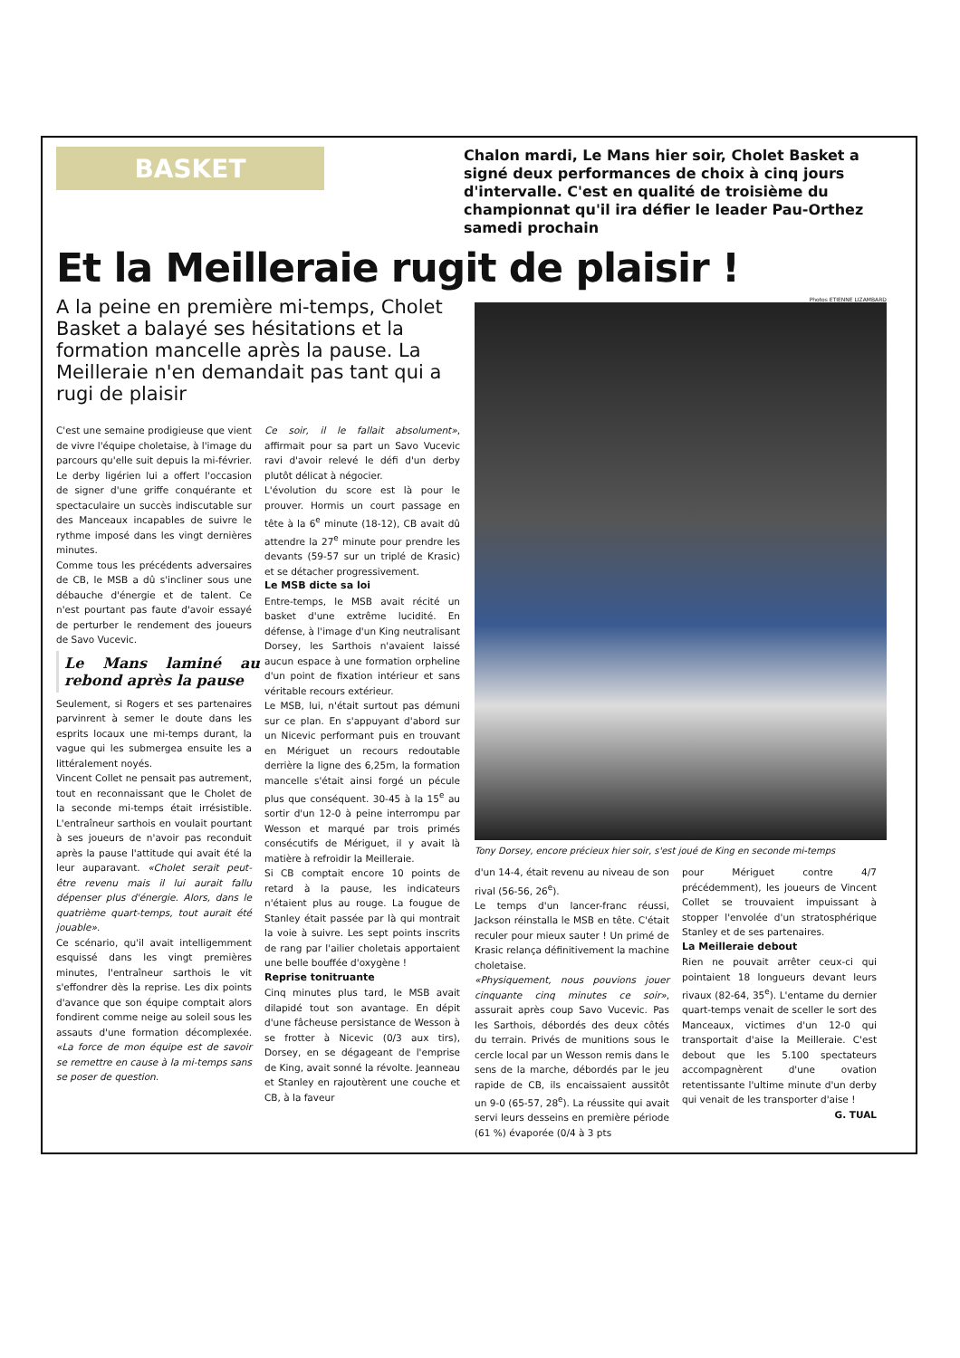BASKET
Chalon mardi, Le Mans hier soir, Cholet Basket a signé deux performances de choix à cinq jours d'intervalle. C'est en qualité de troisième du championnat qu'il ira défier le leader Pau-Orthez samedi prochain
Et la Meilleraie rugit de plaisir !
A la peine en première mi-temps, Cholet Basket a balayé ses hésitations et la formation mancelle après la pause. La Meilleraie n'en demandait pas tant qui a rugi de plaisir
C'est une semaine prodigieuse que vient de vivre l'équipe choletaise, à l'image du parcours qu'elle suit depuis la mi-février. Le derby ligérien lui a offert l'occasion de signer d'une griffe conquérante et spectaculaire un succès indiscutable sur des Manceaux incapables de suivre le rythme imposé dans les vingt dernières minutes.
Comme tous les précédents adversaires de CB, le MSB a dû s'incliner sous une débauche d'énergie et de talent. Ce n'est pourtant pas faute d'avoir essayé de perturber le rendement des joueurs de Savo Vucevic.
Le Mans laminé au rebond après la pause
Seulement, si Rogers et ses partenaires parvinrent à semer le doute dans les esprits locaux une mi-temps durant, la vague qui les submergea ensuite les a littéralement noyés.
Vincent Collet ne pensait pas autrement, tout en reconnaissant que le Cholet de la seconde mi-temps était irrésistible. L'entraîneur sarthois en voulait pourtant à ses joueurs de n'avoir pas reconduit après la pause l'attitude qui avait été la leur auparavant. «Cholet serait peut-être revenu mais il lui aurait fallu dépenser plus d'énergie. Alors, dans le quatrième quart-temps, tout aurait été jouable».
Ce scénario, qu'il avait intelligemment esquissé dans les vingt premières minutes, l'entraîneur sarthois le vit s'effondrer dès la reprise. Les dix points d'avance que son équipe comptait alors fondirent comme neige au soleil sous les assauts d'une formation décomplexée. «La force de mon équipe est de savoir se remettre en cause à la mi-temps sans se poser de question.
Ce soir, il le fallait absolument», affirmait pour sa part un Savo Vucevic ravi d'avoir relevé le défi d'un derby plutôt délicat à négocier.
L'évolution du score est là pour le prouver. Hormis un court passage en tête à la 6<sup>e</sup> minute (18-12), CB avait dû attendre la 27<sup>e</sup> minute pour prendre les devants (59-57 sur un triplé de Krasic) et se détacher progressivement.
Le MSB dicte sa loi
Entre-temps, le MSB avait récité un basket d'une extrême lucidité. En défense, à l'image d'un King neutralisant Dorsey, les Sarthois n'avaient laissé aucun espace à une formation orpheline d'un point de fixation intérieur et sans véritable recours extérieur.
Le MSB, lui, n'était surtout pas démuni sur ce plan. En s'appuyant d'abord sur un Nicevic performant puis en trouvant en Mériguet un recours redoutable derrière la ligne des 6,25m, la formation mancelle s'était ainsi forgé un pécule plus que conséquent. 30-45 à la 15<sup>e</sup> au sortir d'un 12-0 à peine interrompu par Wesson et marqué par trois primés consécutifs de Mériguet, il y avait là matière à refroidir la Meilleraie.
Si CB comptait encore 10 points de retard à la pause, les indicateurs n'étaient plus au rouge. La fougue de Stanley était passée par là qui montrait la voie à suivre. Les sept points inscrits de rang par l'ailier choletais apportaient une belle bouffée d'oxygène !
Reprise tonitruante
Cinq minutes plus tard, le MSB avait dilapidé tout son avantage. En dépit d'une fâcheuse persistance de Wesson à se frotter à Nicevic (0/3 aux tirs), Dorsey, en se dégageant de l'emprise de King, avait sonné la révolte. Jeanneau et Stanley en rajoutèrent une couche et CB, à la faveur
Photos ETIENNE LIZAMBARD
Tony Dorsey, encore précieux hier soir, s'est joué de King en seconde mi-temps
d'un 14-4, était revenu au niveau de son rival (56-56, 26<sup>e</sup>).
Le temps d'un lancer-franc réussi, Jackson réinstalla le MSB en tête. C'était reculer pour mieux sauter ! Un primé de Krasic relança définitivement la machine choletaise.
«Physiquement, nous pouvions jouer cinquante cinq minutes ce soir», assurait après coup Savo Vucevic. Pas les Sarthois, débordés des deux côtés du terrain. Privés de munitions sous le cercle local par un Wesson remis dans le sens de la marche, débordés par le jeu rapide de CB, ils encaissaient aussitôt un 9-0 (65-57, 28<sup>e</sup>). La réussite qui avait servi leurs desseins en première période (61 %) évaporée (0/4 à 3 pts
pour Mériguet contre 4/7 précédemment), les joueurs de Vincent Collet se trouvaient impuissant à stopper l'envolée d'un stratosphérique Stanley et de ses partenaires.
La Meilleraie debout
Rien ne pouvait arrêter ceux-ci qui pointaient 18 longueurs devant leurs rivaux (82-64, 35<sup>e</sup>). L'entame du dernier quart-temps venait de sceller le sort des Manceaux, victimes d'un 12-0 qui transportait d'aise la Meilleraie. C'est debout que les 5.100 spectateurs accompagnèrent d'une ovation retentissante l'ultime minute d'un derby qui venait de les transporter d'aise !
G. TUAL